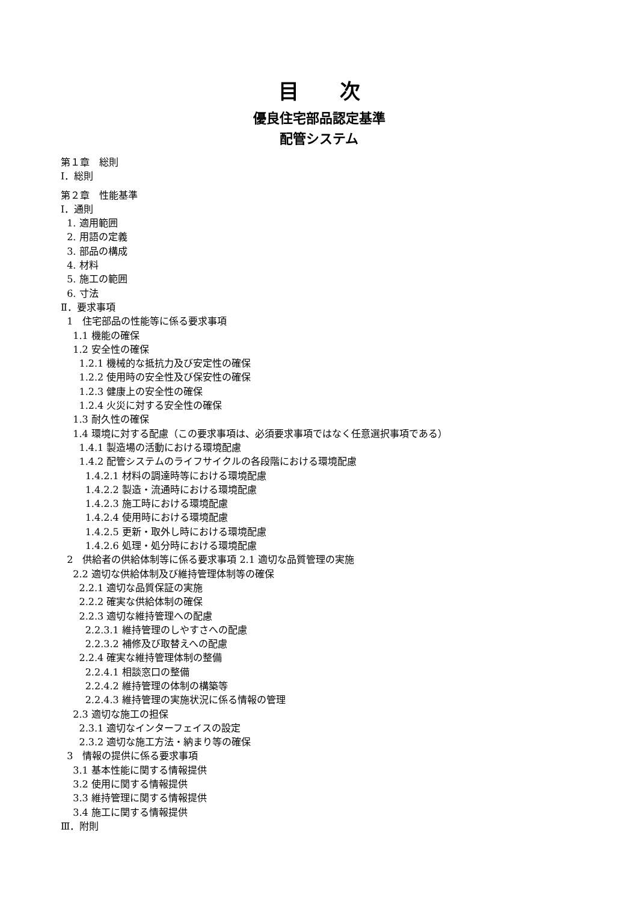目　　次
優良住宅部品認定基準
配管システム
第１章　総則
Ⅰ．総則
第２章　性能基準
Ⅰ．通則
1. 適用範囲
2. 用語の定義
3. 部品の構成
4. 材料
5. 施工の範囲
6. 寸法
Ⅱ．要求事項
1　住宅部品の性能等に係る要求事項
1.1 機能の確保
1.2 安全性の確保
1.2.1 機械的な抵抗力及び安定性の確保
1.2.2 使用時の安全性及び保安性の確保
1.2.3 健康上の安全性の確保
1.2.4 火災に対する安全性の確保
1.3 耐久性の確保
1.4 環境に対する配慮（この要求事項は、必須要求事項ではなく任意選択事項である）
1.4.1 製造場の活動における環境配慮
1.4.2 配管システムのライフサイクルの各段階における環境配慮
1.4.2.1 材料の調達時等における環境配慮
1.4.2.2 製造・流通時における環境配慮
1.4.2.3 施工時における環境配慮
1.4.2.4 使用時における環境配慮
1.4.2.5 更新・取外し時における環境配慮
1.4.2.6 処理・処分時における環境配慮
2　供給者の供給体制等に係る要求事項 2.1 適切な品質管理の実施
2.2 適切な供給体制及び維持管理体制等の確保
2.2.1 適切な品質保証の実施
2.2.2 確実な供給体制の確保
2.2.3 適切な維持管理への配慮
2.2.3.1 維持管理のしやすさへの配慮
2.2.3.2 補修及び取替えへの配慮
2.2.4 確実な維持管理体制の整備
2.2.4.1 相談窓口の整備
2.2.4.2 維持管理の体制の構築等
2.2.4.3 維持管理の実施状況に係る情報の管理
2.3 適切な施工の担保
2.3.1 適切なインターフェイスの設定
2.3.2 適切な施工方法・納まり等の確保
3　情報の提供に係る要求事項
3.1 基本性能に関する情報提供
3.2 使用に関する情報提供
3.3 維持管理に関する情報提供
3.4 施工に関する情報提供
Ⅲ．附則